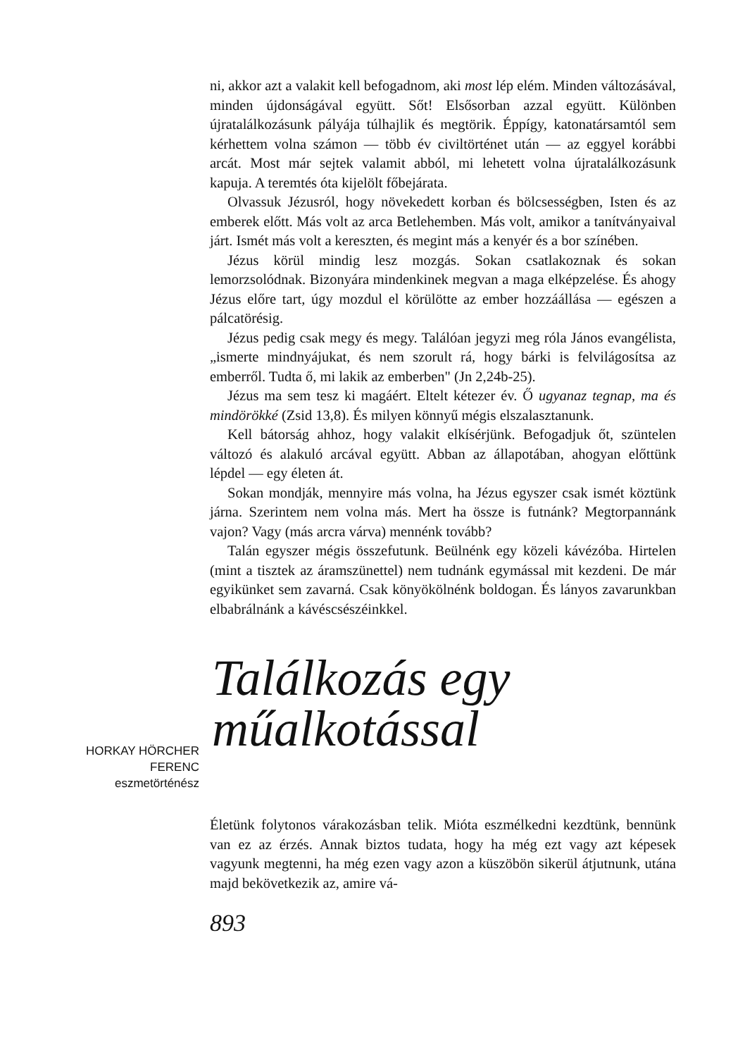ni, akkor azt a valakit kell befogadnom, aki most lép elém. Minden változásával, minden újdonságával együtt. Sőt! Elsősorban azzal együtt. Különben újratalálkozásunk pályája túlhajlik és megtörik. Éppígy, katonatársamtól sem kérhettem volna számon — több év civiltörténet után — az eggyel korábbi arcát. Most már sejtek valamit abból, mi lehetett volna újratalálkozásunk kapuja. A teremtés óta kijelölt főbejárata.
Olvassuk Jézusról, hogy növekedett korban és bölcsességben, Isten és az emberek előtt. Más volt az arca Betlehemben. Más volt, amikor a tanítványaival járt. Ismét más volt a kereszten, és megint más a kenyér és a bor színében.
Jézus körül mindig lesz mozgás. Sokan csatlakoznak és sokan lemorzsolódnak. Bizonyára mindenkinek megvan a maga elképzelése. És ahogy Jézus előre tart, úgy mozdul el körülötte az ember hozzáállása — egészen a pálcatörésig.
Jézus pedig csak megy és megy. Találóan jegyzi meg róla János evangélista, „ismerte mindnyájukat, és nem szorult rá, hogy bárki is felvilágosítsa az emberről. Tudta ő, mi lakik az emberben" (Jn 2,24b-25).
Jézus ma sem tesz ki magáért. Eltelt kétezer év. Ő ugyanaz tegnap, ma és mindörökké (Zsid 13,8). És milyen könnyű mégis elszalasztanunk.
Kell bátorság ahhoz, hogy valakit elkísérjünk. Befogadjuk őt, szüntelen változó és alakuló arcával együtt. Abban az állapotában, ahogyan előttünk lépdel — egy életen át.
Sokan mondják, mennyire más volna, ha Jézus egyszer csak ismét köztünk járna. Szerintem nem volna más. Mert ha össze is futnánk? Megtorpannánk vajon? Vagy (más arcra várva) mennénk tovább?
Talán egyszer mégis összefutunk. Beülnénk egy közeli kávézóba. Hirtelen (mint a tisztek az áramszünettel) nem tudnánk egymással mit kezdeni. De már egyikünket sem zavarná. Csak könyökölnénk boldogan. És lányos zavarunkban elbabrálnánk a kávéscsészéinkkel.
HORKAY HÖRCHER
FERENC
eszmetörténész
Találkozás egy
műalkotással
Életünk folytonos várakozásban telik. Mióta eszmélkedni kezdtünk, bennünk van ez az érzés. Annak biztos tudata, hogy ha még ezt vagy azt képesek vagyunk megtenni, ha még ezen vagy azon a küszöbön sikerül átjutnunk, utána majd bekövetkezik az, amire vá-
893